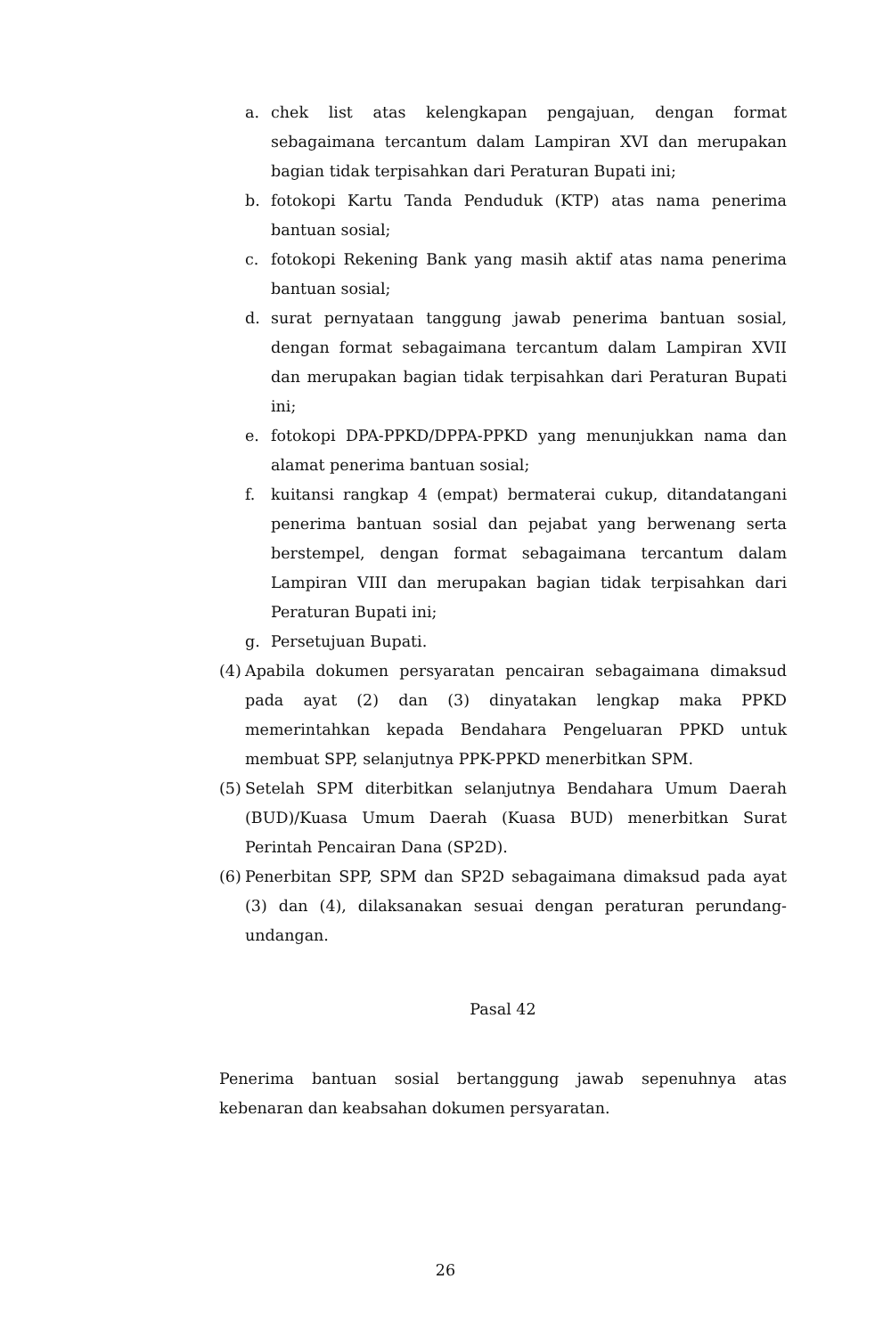a. chek list atas kelengkapan pengajuan, dengan format sebagaimana tercantum dalam Lampiran XVI dan merupakan bagian tidak terpisahkan dari Peraturan Bupati ini;
b. fotokopi Kartu Tanda Penduduk (KTP) atas nama penerima bantuan sosial;
c. fotokopi Rekening Bank yang masih aktif atas nama penerima bantuan sosial;
d. surat pernyataan tanggung jawab penerima bantuan sosial, dengan format sebagaimana tercantum dalam Lampiran XVII dan merupakan bagian tidak terpisahkan dari Peraturan Bupati ini;
e. fotokopi DPA-PPKD/DPPA-PPKD yang menunjukkan nama dan alamat penerima bantuan sosial;
f. kuitansi rangkap 4 (empat) bermaterai cukup, ditandatangani penerima bantuan sosial dan pejabat yang berwenang serta berstempel, dengan format sebagaimana tercantum dalam Lampiran VIII dan merupakan bagian tidak terpisahkan dari Peraturan Bupati ini;
g. Persetujuan Bupati.
(4) Apabila dokumen persyaratan pencairan sebagaimana dimaksud pada ayat (2) dan (3) dinyatakan lengkap maka PPKD memerintahkan kepada Bendahara Pengeluaran PPKD untuk membuat SPP, selanjutnya PPK-PPKD menerbitkan SPM.
(5) Setelah SPM diterbitkan selanjutnya Bendahara Umum Daerah (BUD)/Kuasa Umum Daerah (Kuasa BUD) menerbitkan Surat Perintah Pencairan Dana (SP2D).
(6) Penerbitan SPP, SPM dan SP2D sebagaimana dimaksud pada ayat (3) dan (4), dilaksanakan sesuai dengan peraturan perundang-undangan.
Pasal 42
Penerima bantuan sosial bertanggung jawab sepenuhnya atas kebenaran dan keabsahan dokumen persyaratan.
26